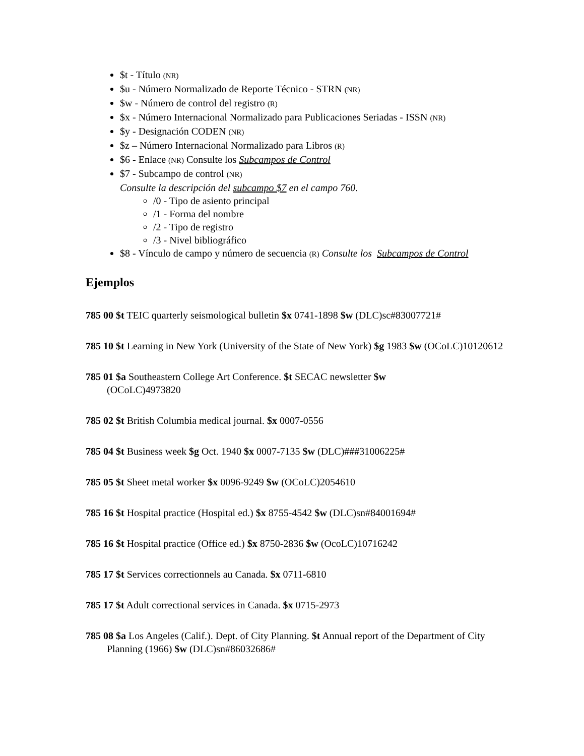$t - Título (NR)
$u - Número Normalizado de Reporte Técnico - STRN (NR)
$w - Número de control del registro (R)
$x - Número Internacional Normalizado para Publicaciones Seriadas - ISSN (NR)
$y - Designación CODEN (NR)
$z – Número Internacional Normalizado para Libros (R)
$6 - Enlace (NR) Consulte los Subcampos de Control
$7 - Subcampo de control (NR)
Consulte la descripción del subcampo $7 en el campo 760.
/0 - Tipo de asiento principal
/1 - Forma del nombre
/2 - Tipo de registro
/3 - Nivel bibliográfico
$8 - Vínculo de campo y número de secuencia (R) Consulte los Subcampos de Control
Ejemplos
785 00 $t TEIC quarterly seismological bulletin $x 0741-1898 $w (DLC)sc#83007721#
785 10 $t Learning in New York (University of the State of New York) $g 1983 $w (OCoLC)10120612
785 01 $a Southeastern College Art Conference. $t SECAC newsletter $w
(OCoLC)4973820
785 02 $t British Columbia medical journal. $x 0007-0556
785 04 $t Business week $g Oct. 1940 $x 0007-7135 $w (DLC)###31006225#
785 05 $t Sheet metal worker $x 0096-9249 $w (OCoLC)2054610
785 16 $t Hospital practice (Hospital ed.) $x 8755-4542 $w (DLC)sn#84001694#
785 16 $t Hospital practice (Office ed.) $x 8750-2836 $w (OcoLC)10716242
785 17 $t Services correctionnels au Canada. $x 0711-6810
785 17 $t Adult correctional services in Canada. $x 0715-2973
785 08 $a Los Angeles (Calif.). Dept. of City Planning. $t Annual report of the Department of City Planning (1966) $w (DLC)sn#86032686#